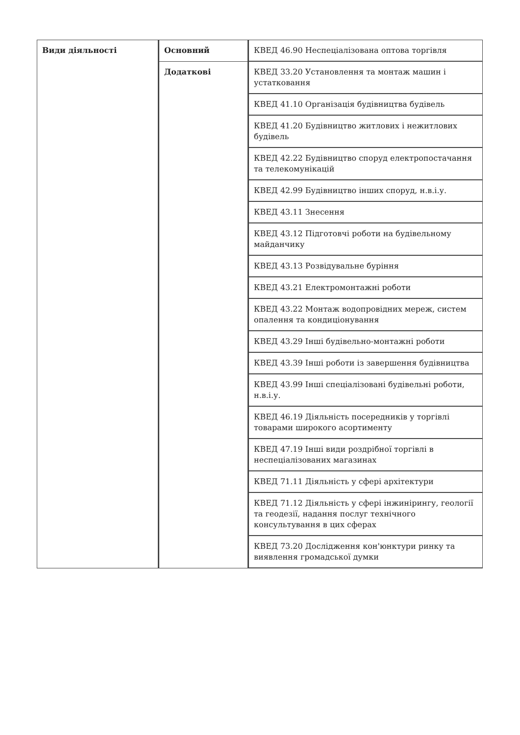| Види діяльності | Основний | КВЕД 46.90 Неспеціалізована оптова торгівля |
| | Додаткові | КВЕД 33.20 Установлення та монтаж машин і устатковання |
| | | КВЕД 41.10 Організація будівництва будівель |
| | | КВЕД 41.20 Будівництво житлових і нежитлових будівель |
| | | КВЕД 42.22 Будівництво споруд електропостачання та телекомунікацій |
| | | КВЕД 42.99 Будівництво інших споруд, н.в.і.у. |
| | | КВЕД 43.11 Знесення |
| | | КВЕД 43.12 Підготовчі роботи на будівельному майданчику |
| | | КВЕД 43.13 Розвідувальне буріння |
| | | КВЕД 43.21 Електромонтажні роботи |
| | | КВЕД 43.22 Монтаж водопровідних мереж, систем опалення та кондиціонування |
| | | КВЕД 43.29 Інші будівельно-монтажні роботи |
| | | КВЕД 43.39 Інші роботи із завершення будівництва |
| | | КВЕД 43.99 Інші спеціалізовані будівельні роботи, н.в.і.у. |
| | | КВЕД 46.19 Діяльність посередників у торгівлі товарами широкого асортименту |
| | | КВЕД 47.19 Інші види роздрібної торгівлі в неспеціалізованих магазинах |
| | | КВЕД 71.11 Діяльність у сфері архітектури |
| | | КВЕД 71.12 Діяльність у сфері інжинірингу, геології та геодезії, надання послуг технічного консультування в цих сферах |
| | | КВЕД 73.20 Дослідження кон'юнктури ринку та виявлення громадської думки |